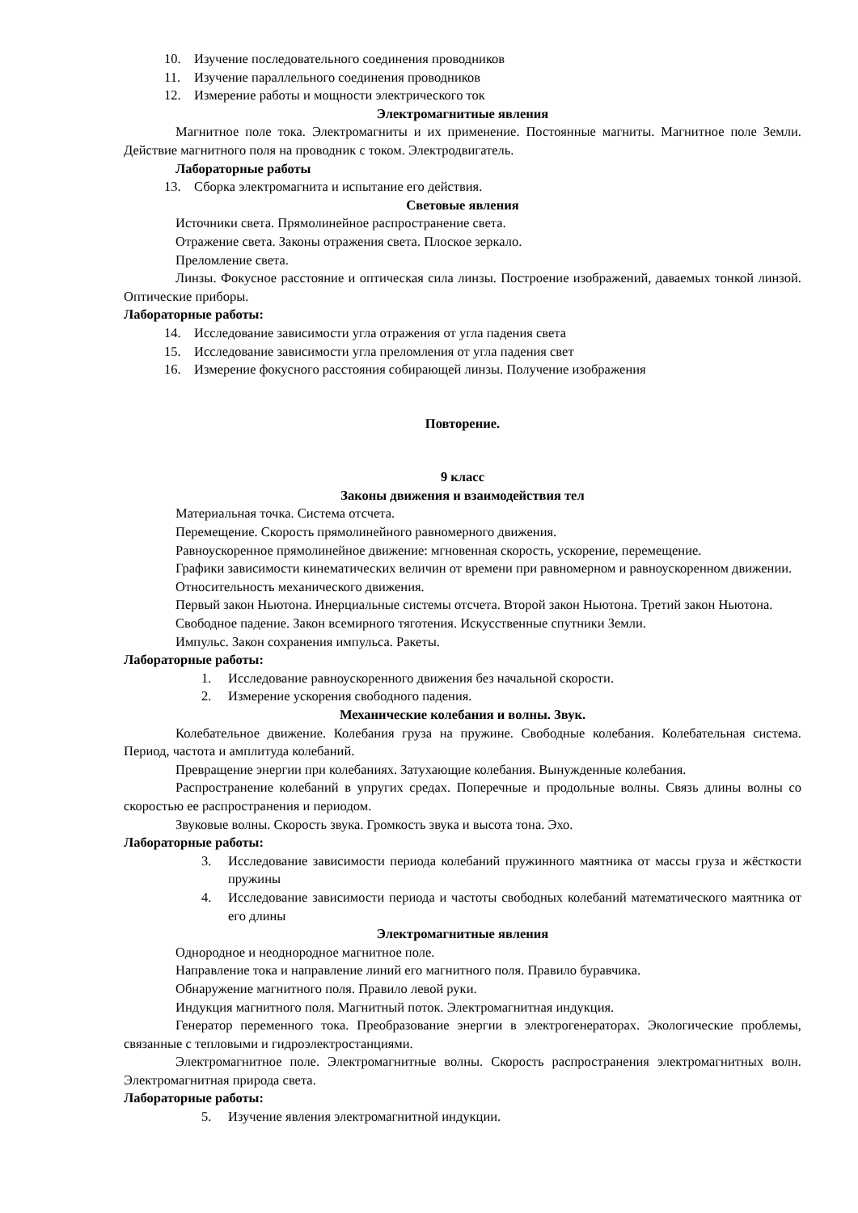10. Изучение последовательного соединения проводников
11. Изучение параллельного соединения проводников
12. Измерение работы и мощности электрического ток
Электромагнитные явления
Магнитное поле тока. Электромагниты и их применение. Постоянные магниты. Магнитное поле Земли. Действие магнитного поля на проводник с током. Электродвигатель.
Лабораторные работы
13. Сборка электромагнита и испытание его действия.
Световые явления
Источники света. Прямолинейное распространение света.
Отражение света. Законы отражения света. Плоское зеркало.
Преломление света.
Линзы. Фокусное расстояние и оптическая сила линзы. Построение изображений, даваемых тонкой линзой. Оптические приборы.
Лабораторные работы:
14. Исследование зависимости угла отражения от угла падения света
15. Исследование зависимости угла преломления от угла падения свет
16. Измерение фокусного расстояния собирающей линзы. Получение изображения
Повторение.
9 класс
Законы движения и взаимодействия тел
Материальная точка. Система отсчета.
Перемещение. Скорость прямолинейного равномерного движения.
Равноускоренное прямолинейное движение: мгновенная скорость, ускорение, перемещение.
Графики зависимости кинематических величин от времени при равномерном и равноускоренном движении.
Относительность механического движения.
Первый закон Ньютона. Инерциальные системы отсчета. Второй закон Ньютона. Третий закон Ньютона.
Свободное падение. Закон всемирного тяготения. Искусственные спутники Земли.
Импульс. Закон сохранения импульса. Ракеты.
Лабораторные работы:
1. Исследование равноускоренного движения без начальной скорости.
2. Измерение ускорения свободного падения.
Механические колебания и волны. Звук.
Колебательное движение. Колебания груза на пружине. Свободные колебания. Колебательная система. Период, частота и амплитуда колебаний.
Превращение энергии при колебаниях. Затухающие колебания. Вынужденные колебания.
Распространение колебаний в упругих средах. Поперечные и продольные волны. Связь длины волны со скоростью ее распространения и периодом.
Звуковые волны. Скорость звука. Громкость звука и высота тона. Эхо.
Лабораторные работы:
3. Исследование зависимости периода колебаний пружинного маятника от массы груза и жёсткости пружины
4. Исследование зависимости периода и частоты свободных колебаний математического маятника от его длины
Электромагнитные явления
Однородное и неоднородное магнитное поле.
Направление тока и направление линий его магнитного поля. Правило буравчика.
Обнаружение магнитного поля. Правило левой руки.
Индукция магнитного поля. Магнитный поток. Электромагнитная индукция.
Генератор переменного тока. Преобразование энергии в электрогенераторах. Экологические проблемы, связанные с тепловыми и гидроэлектростанциями.
Электромагнитное поле. Электромагнитные волны. Скорость распространения электромагнитных волн. Электромагнитная природа света.
Лабораторные работы:
5. Изучение явления электромагнитной индукции.